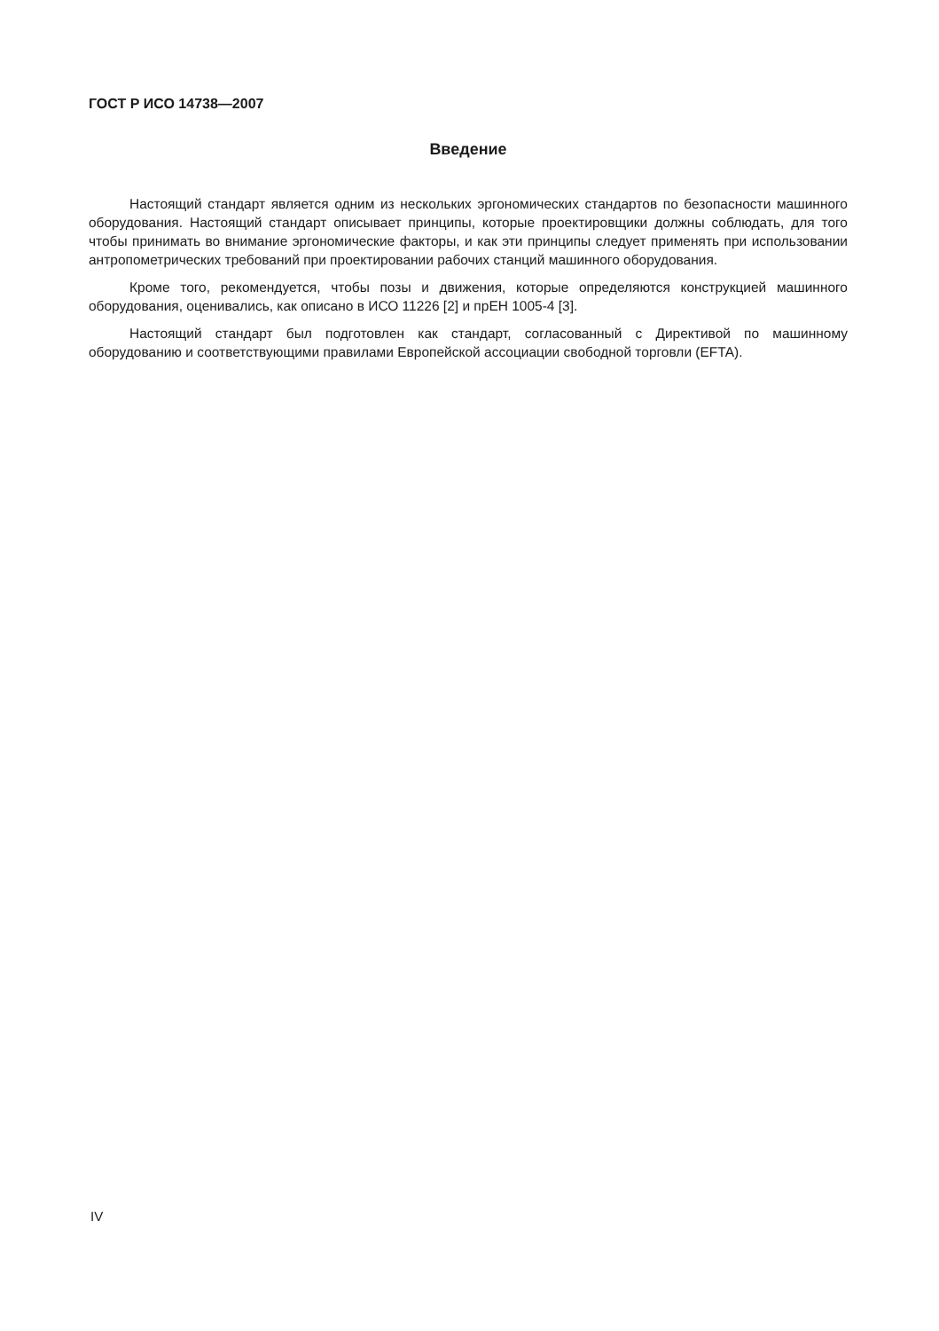ГОСТ Р ИСО 14738—2007
Введение
Настоящий стандарт является одним из нескольких эргономических стандартов по безопасности машинного оборудования. Настоящий стандарт описывает принципы, которые проектировщики должны соблюдать, для того чтобы принимать во внимание эргономические факторы, и как эти принципы следует применять при использовании антропометрических требований при проектировании рабочих станций машинного оборудования.
Кроме того, рекомендуется, чтобы позы и движения, которые определяются конструкцией машинного оборудования, оценивались, как описано в ИСО 11226 [2] и прЕН 1005-4 [3].
Настоящий стандарт был подготовлен как стандарт, согласованный с Директивой по машинному оборудованию и соответствующими правилами Европейской ассоциации свободной торговли (EFTA).
IV